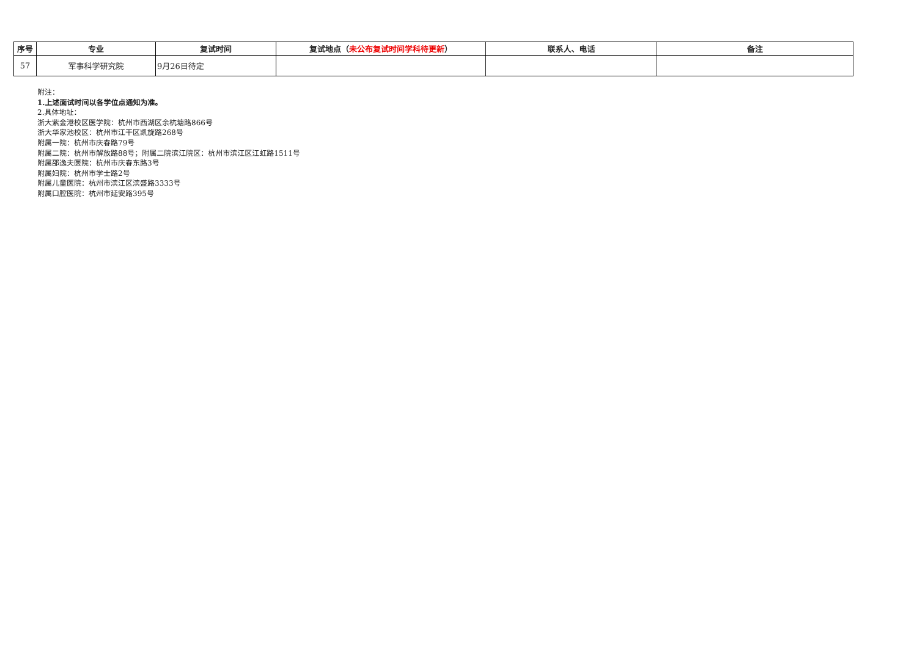| 序号 | 专业 | 复试时间 | 复试地点（ 未公布复试时间学科待更新 ） | 联系人、电话 | 备注 |
| --- | --- | --- | --- | --- | --- |
| 57 | 军事科学研究院 | 9月26日待定 | | | |
附注：
1.上述面试时间以各学位点通知为准。
2.具体地址：
浙大紫金港校区医学院：杭州市西湖区余杭塘路866号
浙大华家池校区：杭州市江干区凯旋路268号
附属一院：杭州市庆春路79号
附属二院：杭州市解放路88号；附属二院滨江院区：杭州市滨江区江虹路1511号
附属邵逸夫医院：杭州市庆春东路3号
附属妇院：杭州市学士路2号
附属儿童医院：杭州市滨江区滨盛路3333号
附属口腔医院：杭州市延安路395号